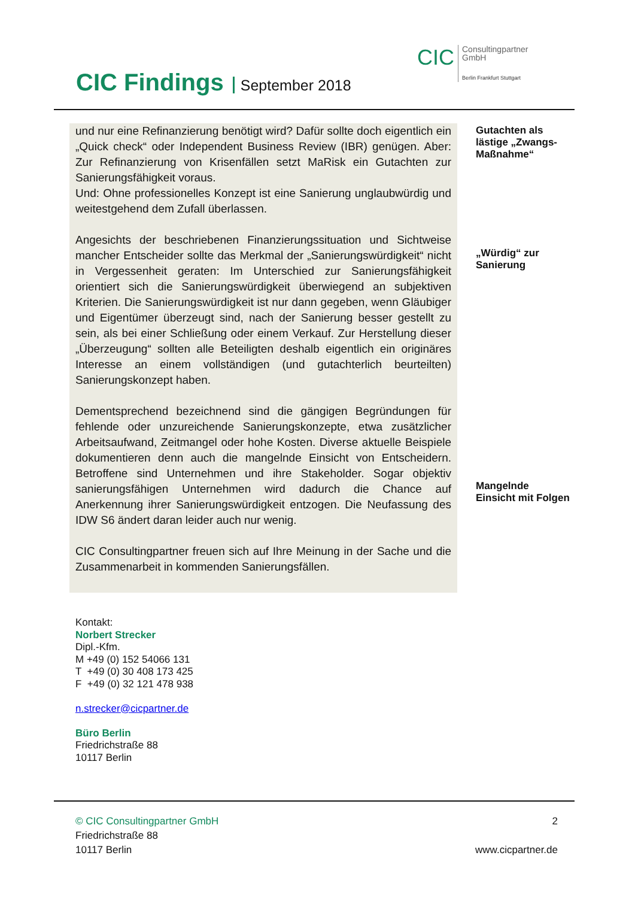CIC Findings September 2018
CIC
Consultingpartner
GmbH
Berlin Frankfurt Stuttgart
und nur eine Refinanzierung benötigt wird? Dafür sollte doch eigentlich ein „Quick check“ oder Independent Business Review (IBR) genügen. Aber: Zur Refinanzierung von Krisenfällen setzt MaRisk ein Gutachten zur Sanierungsfähigkeit voraus.
Und: Ohne professionelles Konzept ist eine Sanierung unglaubwürdig und weitestgehend dem Zufall überlassen.
Angesichts der beschriebenen Finanzierungssituation und Sichtweise mancher Entscheider sollte das Merkmal der „Sanierungswürdigkeit“ nicht in Vergessenheit geraten: Im Unterschied zur Sanierungsfähigkeit orientiert sich die Sanierungswürdigkeit überwiegend an subjektiven Kriterien. Die Sanierungswürdigkeit ist nur dann gegeben, wenn Gläubiger und Eigentümer überzeugt sind, nach der Sanierung besser gestellt zu sein, als bei einer Schließung oder einem Verkauf. Zur Herstellung dieser „Überzeugung“ sollten alle Beteiligten deshalb eigentlich ein originäres Interesse an einem vollständigen (und gutachterlich beurteilten) Sanierungskonzept haben.
Dementsprechend bezeichnend sind die gängigen Begründungen für fehlende oder unzureichende Sanierungskonzepte, etwa zusätzlicher Arbeitsaufwand, Zeitmangel oder hohe Kosten. Diverse aktuelle Beispiele dokumentieren denn auch die mangelnde Einsicht von Entscheidern. Betroffene sind Unternehmen und ihre Stakeholder. Sogar objektiv sanierungsfähigen Unternehmen wird dadurch die Chance auf Anerkennung ihrer Sanierungswürdigkeit entzogen. Die Neufassung des IDW S6 ändert daran leider auch nur wenig.
CIC Consultingpartner freuen sich auf Ihre Meinung in der Sache und die Zusammenarbeit in kommenden Sanierungsfällen.
Gutachten als
lästige „Zwangs-
Maßnahme“
„Würdig“ zur
Sanierung
Mangelnde
Einsicht mit Folgen
Kontakt:
Norbert Strecker
Dipl.-Kfm.
M +49 (0) 152 54066 131
T +49 (0) 30 408 173 425
F +49 (0) 32 121 478 938
n.strecker@cicpartner.de
Büro Berlin
Friedrichstraße 88
10117 Berlin
© CIC Consultingpartner GmbH
Friedrichstraße 88
10117 Berlin
2
www.cicpartner.de